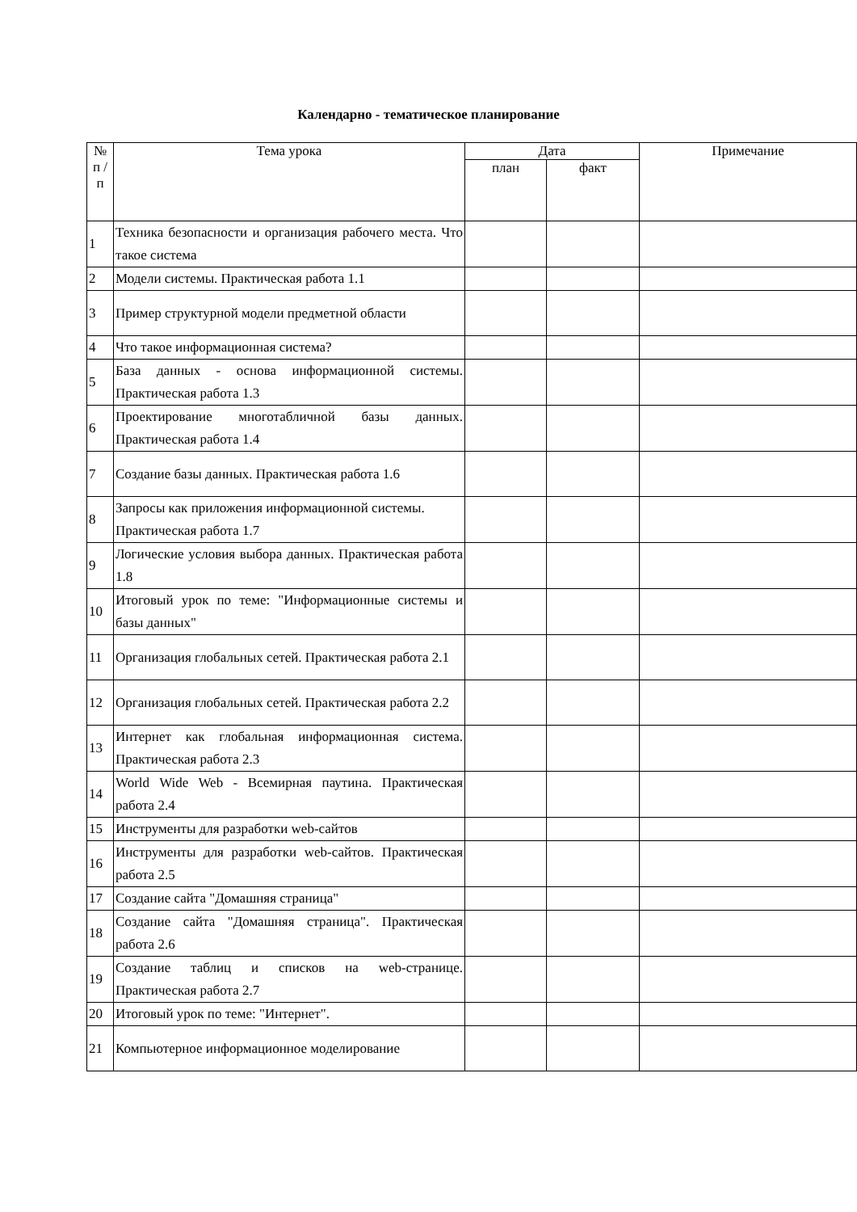Календарно - тематическое планирование
| № п / п | Тема урока | Дата | | Примечание |
| --- | --- | --- | --- | --- |
| | | план | факт | |
| 1 | Техника безопасности и организация рабочего места. Что такое система | | | |
| 2 | Модели системы. Практическая работа 1.1 | | | |
| 3 | Пример структурной модели предметной области | | | |
| 4 | Что такое информационная система? | | | |
| 5 | База данных - основа информационной системы. Практическая работа 1.3 | | | |
| 6 | Проектирование многотабличной базы данных. Практическая работа 1.4 | | | |
| 7 | Создание базы данных. Практическая работа 1.6 | | | |
| 8 | Запросы как приложения информационной системы. Практическая работа 1.7 | | | |
| 9 | Логические условия выбора данных. Практическая работа 1.8 | | | |
| 10 | Итоговый урок по теме: "Информационные системы и базы данных" | | | |
| 11 | Организация глобальных сетей. Практическая работа 2.1 | | | |
| 12 | Организация глобальных сетей. Практическая работа 2.2 | | | |
| 13 | Интернет как глобальная информационная система. Практическая работа 2.3 | | | |
| 14 | World Wide Web - Всемирная паутина. Практическая работа 2.4 | | | |
| 15 | Инструменты для разработки web-сайтов | | | |
| 16 | Инструменты для разработки web-сайтов. Практическая работа 2.5 | | | |
| 17 | Создание сайта "Домашняя страница" | | | |
| 18 | Создание сайта "Домашняя страница". Практическая работа 2.6 | | | |
| 19 | Создание таблиц и списков на web-странице. Практическая работа 2.7 | | | |
| 20 | Итоговый урок по теме: "Интернет". | | | |
| 21 | Компьютерное информационное моделирование | | | |